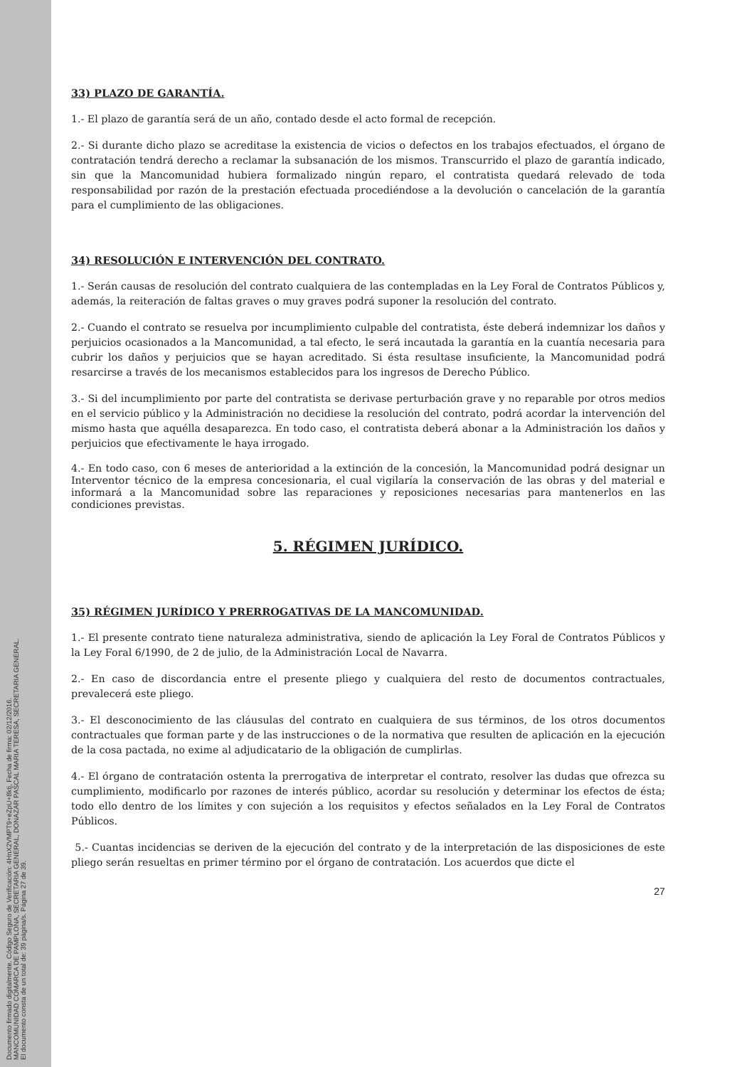Documento firmado digitalmente. Código Seguro de Verificación: 4HnX2VMPT9+eZpU+8ktj, Fecha de firma: 02/12/2016.
MANCOMUNIDAD COMARCA DE PAMPLONA, SECRETARIA GENERAL, DONAZAR PASCAL MARIA TERESA, SECRETARIA GENERAL.
El documento consta de un total de: 39 página/s. Página 27 de 39.
33) PLAZO DE GARANTÍA.
1.- El plazo de garantía será de un año, contado desde el acto formal de recepción.
2.- Si durante dicho plazo se acreditase la existencia de vicios o defectos en los trabajos efectuados, el órgano de contratación tendrá derecho a reclamar la subsanación de los mismos. Transcurrido el plazo de garantía indicado, sin que la Mancomunidad hubiera formalizado ningún reparo, el contratista quedará relevado de toda responsabilidad por razón de la prestación efectuada procediéndose a la devolución o cancelación de la garantía para el cumplimiento de las obligaciones.
34) RESOLUCIÓN E INTERVENCIÓN DEL CONTRATO.
1.- Serán causas de resolución del contrato cualquiera de las contempladas en la Ley Foral de Contratos Públicos y, además, la reiteración de faltas graves o muy graves podrá suponer la resolución del contrato.
2.- Cuando el contrato se resuelva por incumplimiento culpable del contratista, éste deberá indemnizar los daños y perjuicios ocasionados a la Mancomunidad, a tal efecto, le será incautada la garantía en la cuantía necesaria para cubrir los daños y perjuicios que se hayan acreditado. Si ésta resultase insuficiente, la Mancomunidad podrá resarcirse a través de los mecanismos establecidos para los ingresos de Derecho Público.
3.- Si del incumplimiento por parte del contratista se derivase perturbación grave y no reparable por otros medios en el servicio público y la Administración no decidiese la resolución del contrato, podrá acordar la intervención del mismo hasta que aquélla desaparezca. En todo caso, el contratista deberá abonar a la Administración los daños y perjuicios que efectivamente le haya irrogado.
4.- En todo caso, con 6 meses de anterioridad a la extinción de la concesión, la Mancomunidad podrá designar un Interventor técnico de la empresa concesionaria, el cual vigilaría la conservación de las obras y del material e informará a la Mancomunidad sobre las reparaciones y reposiciones necesarias para mantenerlos en las condiciones previstas.
5. RÉGIMEN JURÍDICO.
35) RÉGIMEN JURÍDICO Y PRERROGATIVAS DE LA MANCOMUNIDAD.
1.- El presente contrato tiene naturaleza administrativa, siendo de aplicación la Ley Foral de Contratos Públicos y la Ley Foral 6/1990, de 2 de julio, de la Administración Local de Navarra.
2.- En caso de discordancia entre el presente pliego y cualquiera del resto de documentos contractuales, prevalecerá este pliego.
3.- El desconocimiento de las cláusulas del contrato en cualquiera de sus términos, de los otros documentos contractuales que forman parte y de las instrucciones o de la normativa que resulten de aplicación en la ejecución de la cosa pactada, no exime al adjudicatario de la obligación de cumplirlas.
4.- El órgano de contratación ostenta la prerrogativa de interpretar el contrato, resolver las dudas que ofrezca su cumplimiento, modificarlo por razones de interés público, acordar su resolución y determinar los efectos de ésta; todo ello dentro de los límites y con sujeción a los requisitos y efectos señalados en la Ley Foral de Contratos Públicos.
5.- Cuantas incidencias se deriven de la ejecución del contrato y de la interpretación de las disposiciones de este pliego serán resueltas en primer término por el órgano de contratación. Los acuerdos que dicte el
27